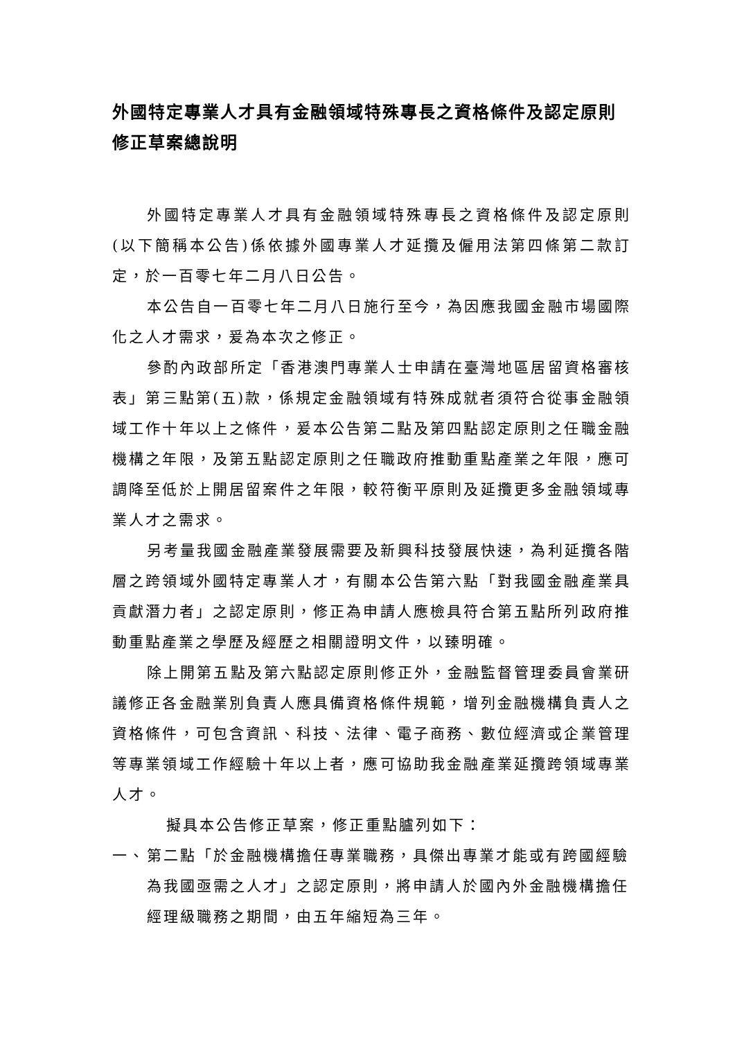外國特定專業人才具有金融領域特殊專長之資格條件及認定原則修正草案總說明
外國特定專業人才具有金融領域特殊專長之資格條件及認定原則(以下簡稱本公告)係依據外國專業人才延攬及僱用法第四條第二款訂定，於一百零七年二月八日公告。
本公告自一百零七年二月八日施行至今，為因應我國金融市場國際化之人才需求，爰為本次之修正。
參酌內政部所定「香港澳門專業人士申請在臺灣地區居留資格審核表」第三點第(五)款，係規定金融領域有特殊成就者須符合從事金融領域工作十年以上之條件，爰本公告第二點及第四點認定原則之任職金融機構之年限，及第五點認定原則之任職政府推動重點產業之年限，應可調降至低於上開居留案件之年限，較符衡平原則及延攬更多金融領域專業人才之需求。
另考量我國金融產業發展需要及新興科技發展快速，為利延攬各階層之跨領域外國特定專業人才，有關本公告第六點「對我國金融產業具貢獻潛力者」之認定原則，修正為申請人應檢具符合第五點所列政府推動重點產業之學歷及經歷之相關證明文件，以臻明確。
除上開第五點及第六點認定原則修正外，金融監督管理委員會業研議修正各金融業別負責人應具備資格條件規範，增列金融機構負責人之資格條件，可包含資訊、科技、法律、電子商務、數位經濟或企業管理等專業領域工作經驗十年以上者，應可協助我金融產業延攬跨領域專業人才。
擬具本公告修正草案，修正重點臚列如下：
一、 第二點「於金融機構擔任專業職務，具傑出專業才能或有跨國經驗為我國亟需之人才」之認定原則，將申請人於國內外金融機構擔任經理級職務之期間，由五年縮短為三年。